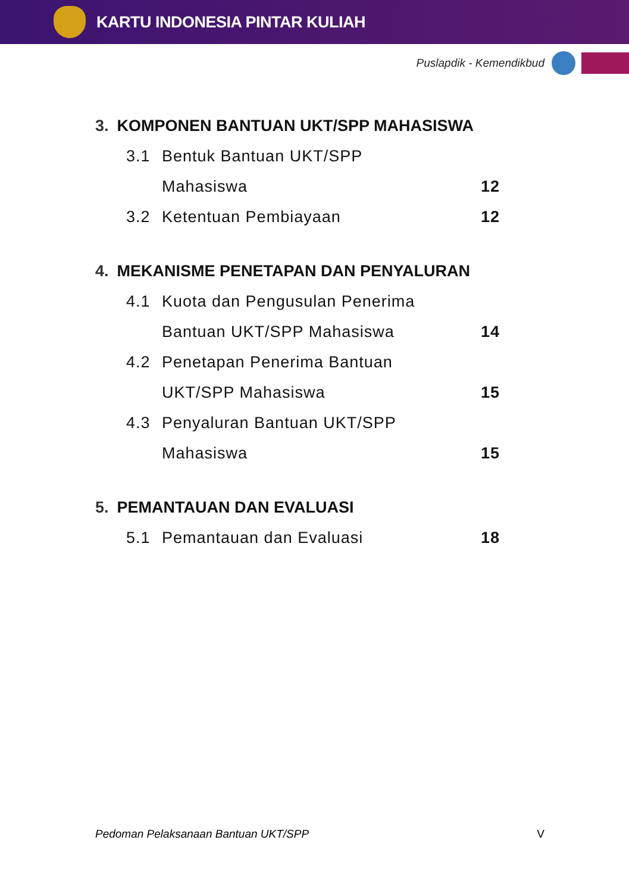KARTU INDONESIA PINTAR KULIAH
Puslapdik - Kemendikbud
3. KOMPONEN BANTUAN UKT/SPP MAHASISWA
3.1 Bentuk Bantuan UKT/SPP
Mahasiswa
12
3.2 Ketentuan Pembiayaan 12
4. MEKANISME PENETAPAN DAN PENYALURAN
4.1 Kuota dan Pengusulan Penerima
Bantuan UKT/SPP Mahasiswa
14
4.2 Penetapan Penerima Bantuan
UKT/SPP Mahasiswa
15
4.3 Penyaluran Bantuan UKT/SPP
Mahasiswa
15
5. PEMANTAUAN DAN EVALUASI
5.1 Pemantauan dan Evaluasi 18
Pedoman Pelaksanaan Bantuan UKT/SPP V